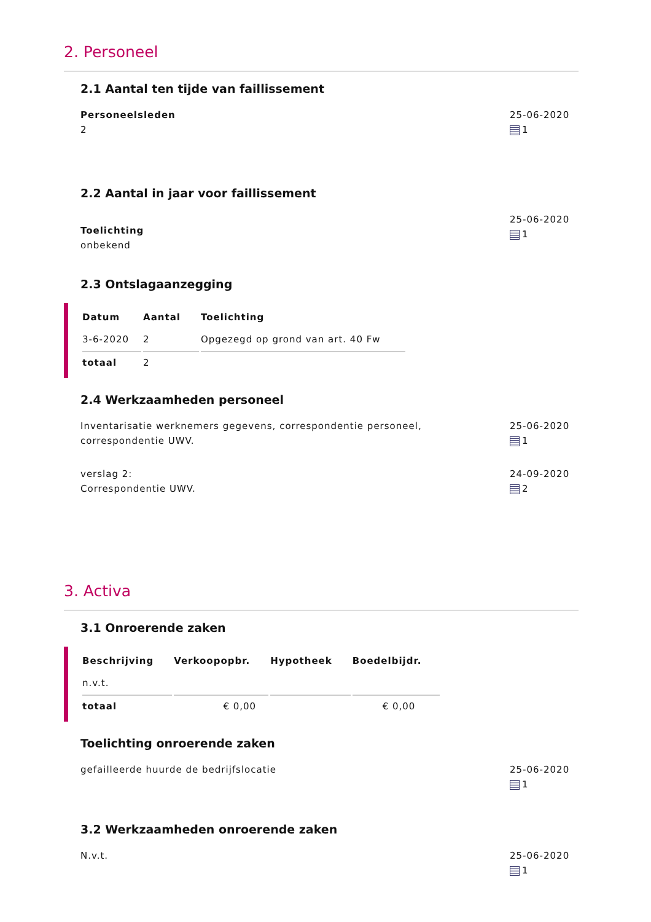2. Personeel
2.1 Aantal ten tijde van faillissement
Personeelsleden
2
25-06-2020
1
2.2 Aantal in jaar voor faillissement
Toelichting
onbekend
25-06-2020
1
2.3 Ontslagaanzegging
| Datum | Aantal | Toelichting |
| --- | --- | --- |
| 3-6-2020 | 2 | Opgezegd op grond van art. 40 Fw |
| totaal | 2 | |
2.4 Werkzaamheden personeel
Inventarisatie werknemers gegevens, correspondentie personeel,
correspondentie UWV.
25-06-2020
1
verslag 2:
Correspondentie UWV.
24-09-2020
2
3. Activa
3.1 Onroerende zaken
| Beschrijving | Verkoopopbr. | Hypotheek | Boedelbijdr. |
| --- | --- | --- | --- |
| n.v.t. | | | |
| totaal | € 0,00 | | € 0,00 |
Toelichting onroerende zaken
gefailleerde huurde de bedrijfslocatie
25-06-2020
1
3.2 Werkzaamheden onroerende zaken
N.v.t. 25-06-2020
1